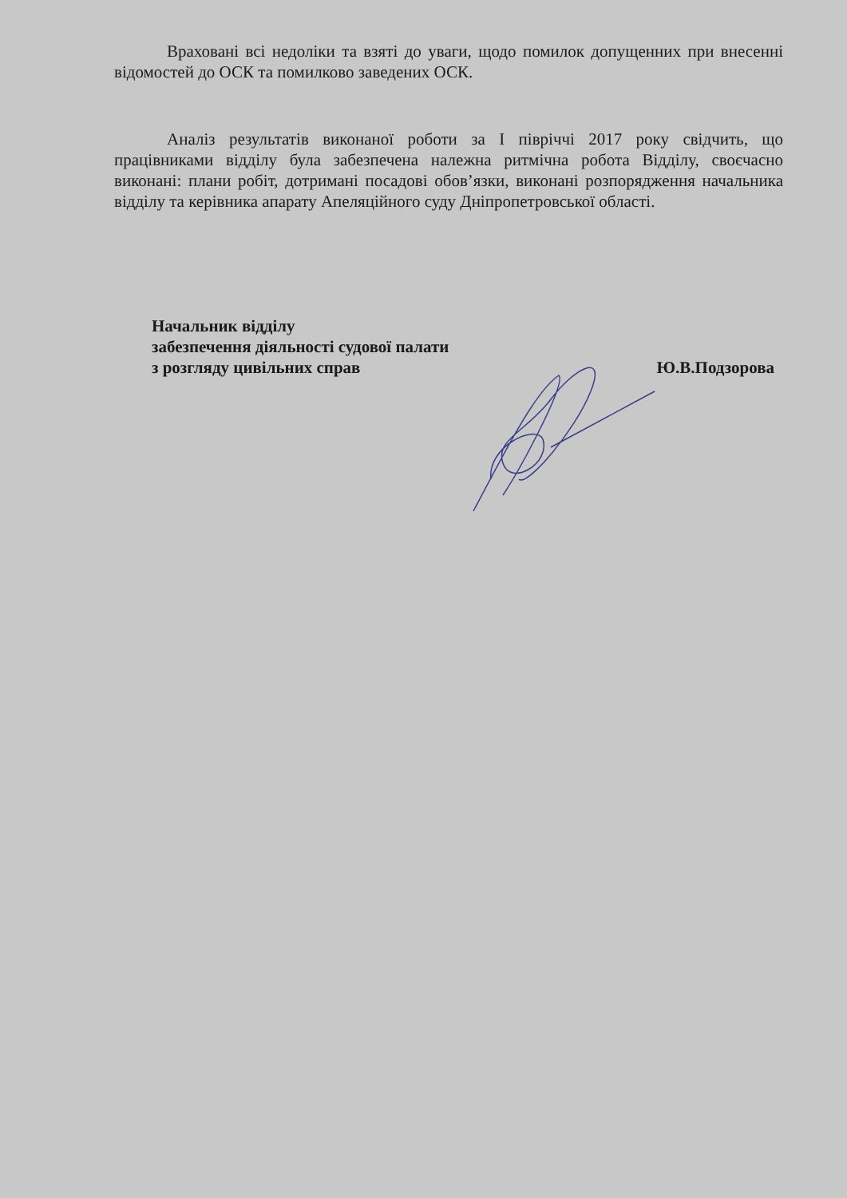Враховані всі недоліки та взяті до уваги, щодо помилок допущенних при внесенні відомостей до ОСК та помилково заведених ОСК.
Аналіз результатів виконаної роботи за I півріччі 2017 року свідчить, що працівниками відділу була забезпечена належна ритмічна робота Відділу, своєчасно виконані: плани робіт, дотримані посадові обов’язки, виконані розпорядження начальника відділу та керівника апарату Апеляційного суду Дніпропетровської області.
Начальник відділу
забезпечення діяльності судової палати
з розгляду цивільних справ Ю.В.Подзорова